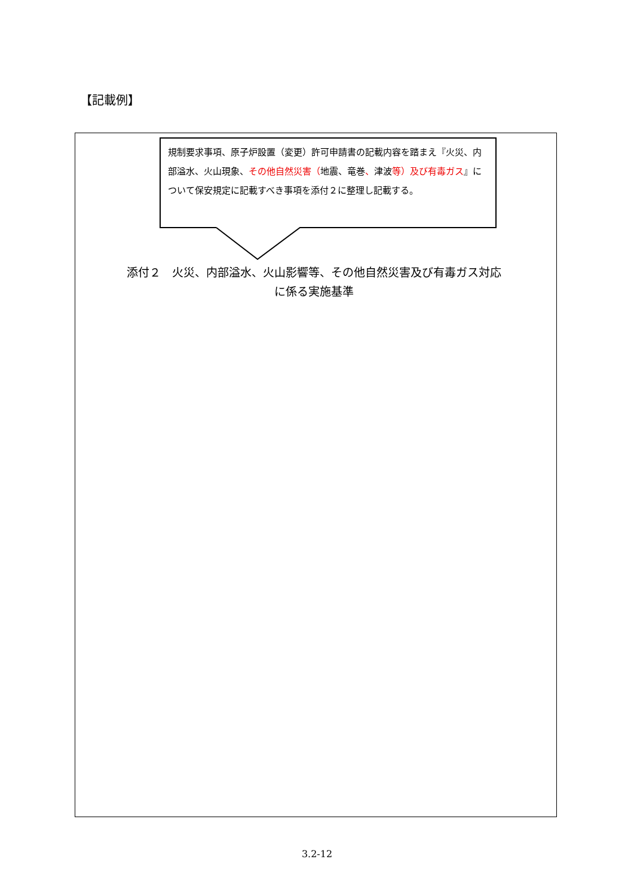【記載例】
規制要求事項、原子炉設置（変更）許可申請書の記載内容を踏まえ『火災、内部溢水、火山現象、その他自然災害（地震、竜巻、津波等）及び有毒ガス』について保安規定に記載すべき事項を添付２に整理し記載する。
添付２　火災、内部溢水、火山影響等、その他自然災害及び有毒ガス対応
に係る実施基準
3.2-12